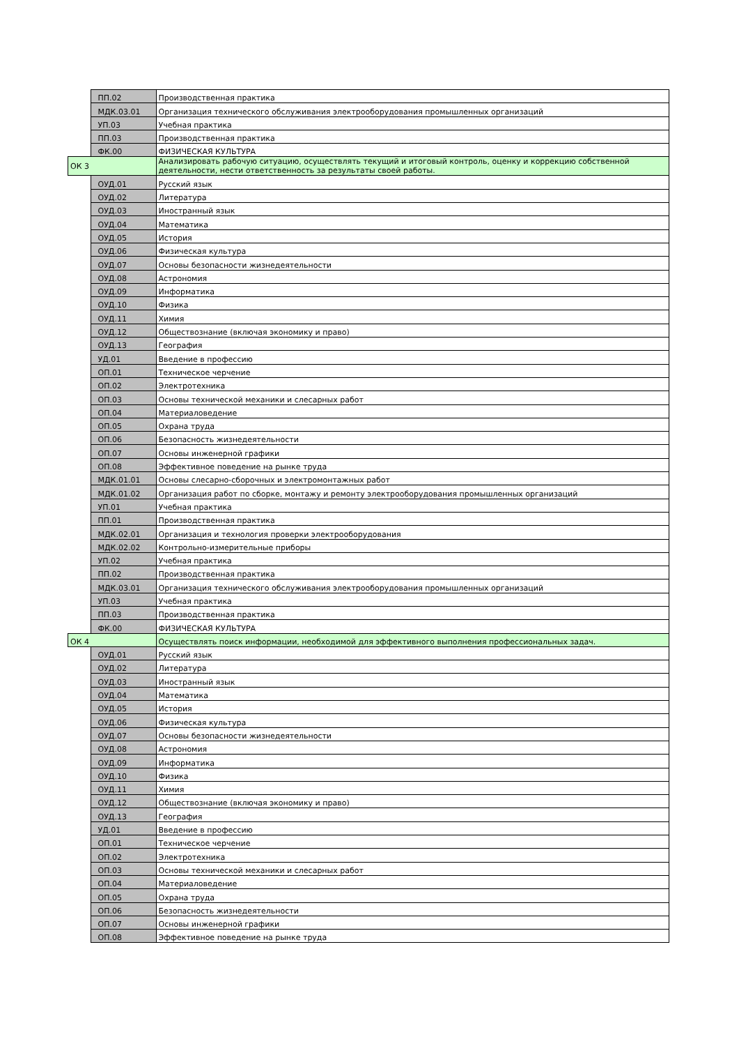| | ПП.02 | Производственная практика |
| | МДК.03.01 | Организация технического обслуживания электрооборудования промышленных организаций |
| | УП.03 | Учебная практика |
| | ПП.03 | Производственная практика |
| | ФК.00 | ФИЗИЧЕСКАЯ КУЛЬТУРА |
| ОК 3 | | Анализировать рабочую ситуацию, осуществлять текущий и итоговый контроль, оценку и коррекцию собственной деятельности, нести ответственность за результаты своей работы. |
| | ОУД.01 | Русский язык |
| | ОУД.02 | Литература |
| | ОУД.03 | Иностранный язык |
| | ОУД.04 | Математика |
| | ОУД.05 | История |
| | ОУД.06 | Физическая культура |
| | ОУД.07 | Основы безопасности жизнедеятельности |
| | ОУД.08 | Астрономия |
| | ОУД.09 | Информатика |
| | ОУД.10 | Физика |
| | ОУД.11 | Химия |
| | ОУД.12 | Обществознание (включая экономику и право) |
| | ОУД.13 | География |
| | УД.01 | Введение в профессию |
| | ОП.01 | Техническое черчение |
| | ОП.02 | Электротехника |
| | ОП.03 | Основы технической механики и слесарных работ |
| | ОП.04 | Материаловедение |
| | ОП.05 | Охрана труда |
| | ОП.06 | Безопасность жизнедеятельности |
| | ОП.07 | Основы инженерной графики |
| | ОП.08 | Эффективное поведение на рынке труда |
| | МДК.01.01 | Основы слесарно-сборочных и электромонтажных работ |
| | МДК.01.02 | Организация работ по сборке, монтажу и ремонту электрооборудования промышленных организаций |
| | УП.01 | Учебная практика |
| | ПП.01 | Производственная практика |
| | МДК.02.01 | Организация и технология проверки электрооборудования |
| | МДК.02.02 | Контрольно-измерительные приборы |
| | УП.02 | Учебная практика |
| | ПП.02 | Производственная практика |
| | МДК.03.01 | Организация технического обслуживания электрооборудования промышленных организаций |
| | УП.03 | Учебная практика |
| | ПП.03 | Производственная практика |
| | ФК.00 | ФИЗИЧЕСКАЯ КУЛЬТУРА |
| ОК 4 | | Осуществлять поиск информации, необходимой для эффективного выполнения профессиональных задач. |
| | ОУД.01 | Русский язык |
| | ОУД.02 | Литература |
| | ОУД.03 | Иностранный язык |
| | ОУД.04 | Математика |
| | ОУД.05 | История |
| | ОУД.06 | Физическая культура |
| | ОУД.07 | Основы безопасности жизнедеятельности |
| | ОУД.08 | Астрономия |
| | ОУД.09 | Информатика |
| | ОУД.10 | Физика |
| | ОУД.11 | Химия |
| | ОУД.12 | Обществознание (включая экономику и право) |
| | ОУД.13 | География |
| | УД.01 | Введение в профессию |
| | ОП.01 | Техническое черчение |
| | ОП.02 | Электротехника |
| | ОП.03 | Основы технической механики и слесарных работ |
| | ОП.04 | Материаловедение |
| | ОП.05 | Охрана труда |
| | ОП.06 | Безопасность жизнедеятельности |
| | ОП.07 | Основы инженерной графики |
| | ОП.08 | Эффективное поведение на рынке труда |